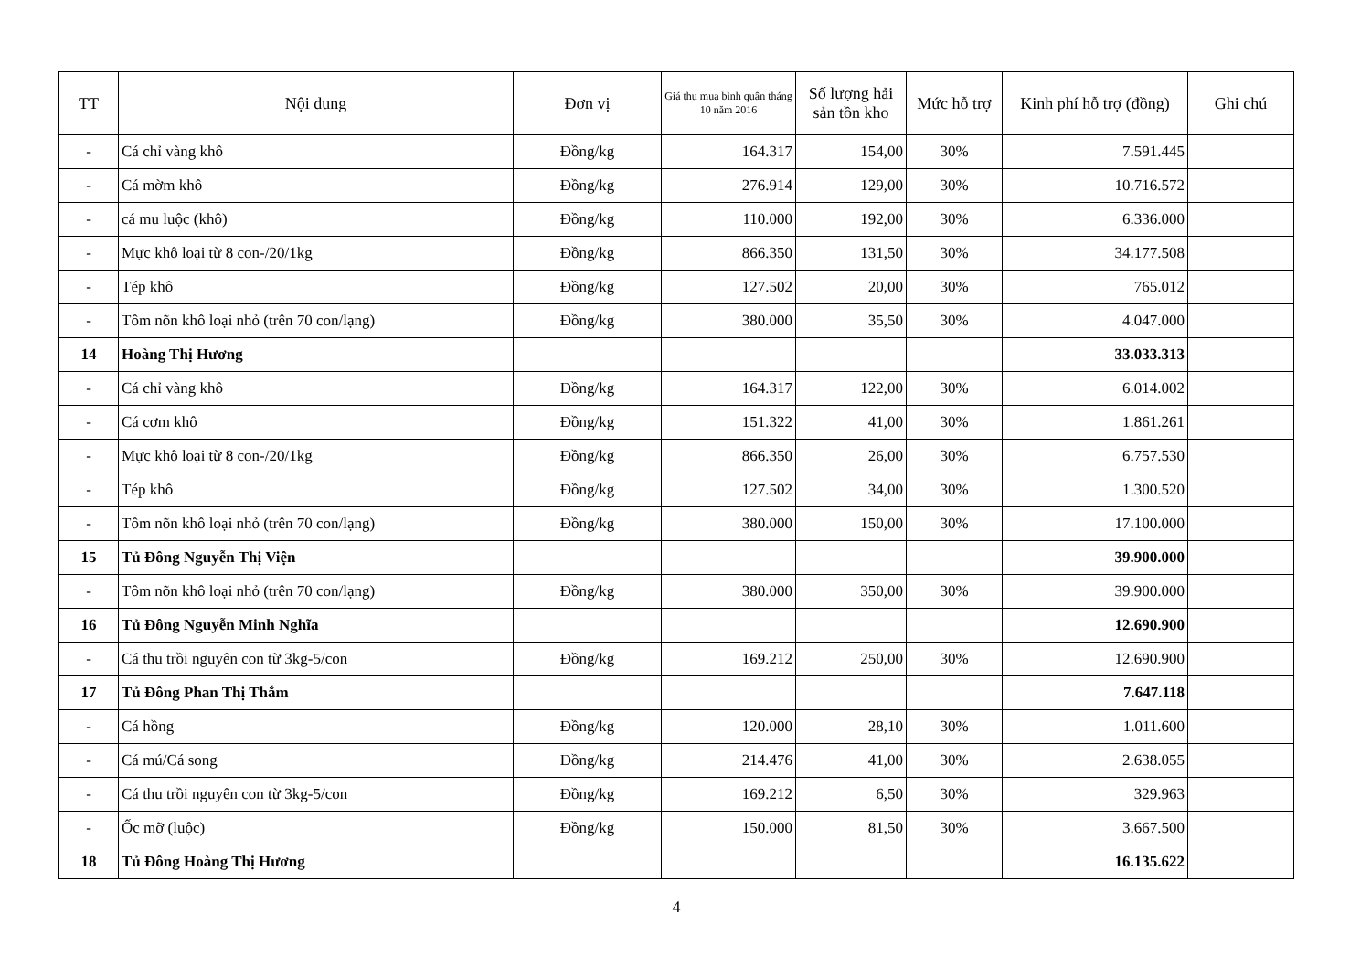| TT | Nội dung | Đơn vị | Giá thu mua bình quân tháng 10 năm 2016 | Số lượng hải sản tồn kho | Mức hỗ trợ | Kinh phí hỗ trợ (đồng) | Ghi chú |
| --- | --- | --- | --- | --- | --- | --- | --- |
| - | Cá chỉ vàng khô | Đồng/kg | 164.317 | 154,00 | 30% | 7.591.445 | |
| - | Cá mờm khô | Đồng/kg | 276.914 | 129,00 | 30% | 10.716.572 | |
| - | cá mu luộc (khô) | Đồng/kg | 110.000 | 192,00 | 30% | 6.336.000 | |
| - | Mực khô loại từ 8 con-/20/1kg | Đồng/kg | 866.350 | 131,50 | 30% | 34.177.508 | |
| - | Tép khô | Đồng/kg | 127.502 | 20,00 | 30% | 765.012 | |
| - | Tôm nõn khô loại nhỏ (trên 70 con/lạng) | Đồng/kg | 380.000 | 35,50 | 30% | 4.047.000 | |
| 14 | Hoàng Thị Hương | | | | | 33.033.313 | |
| - | Cá chỉ vàng khô | Đồng/kg | 164.317 | 122,00 | 30% | 6.014.002 | |
| - | Cá cơm khô | Đồng/kg | 151.322 | 41,00 | 30% | 1.861.261 | |
| - | Mực khô loại từ 8 con-/20/1kg | Đồng/kg | 866.350 | 26,00 | 30% | 6.757.530 | |
| - | Tép khô | Đồng/kg | 127.502 | 34,00 | 30% | 1.300.520 | |
| - | Tôm nõn khô loại nhỏ (trên 70 con/lạng) | Đồng/kg | 380.000 | 150,00 | 30% | 17.100.000 | |
| 15 | Tủ Đông Nguyễn Thị Viện | | | | | 39.900.000 | |
| - | Tôm nõn khô loại nhỏ (trên 70 con/lạng) | Đồng/kg | 380.000 | 350,00 | 30% | 39.900.000 | |
| 16 | Tủ Đông Nguyễn Minh Nghĩa | | | | | 12.690.900 | |
| - | Cá thu trồi nguyên con từ 3kg-5/con | Đồng/kg | 169.212 | 250,00 | 30% | 12.690.900 | |
| 17 | Tủ Đông Phan Thị Thắm | | | | | 7.647.118 | |
| - | Cá hồng | Đồng/kg | 120.000 | 28,10 | 30% | 1.011.600 | |
| - | Cá mú/Cá song | Đồng/kg | 214.476 | 41,00 | 30% | 2.638.055 | |
| - | Cá thu trồi nguyên con từ 3kg-5/con | Đồng/kg | 169.212 | 6,50 | 30% | 329.963 | |
| - | Ốc mỡ (luộc) | Đồng/kg | 150.000 | 81,50 | 30% | 3.667.500 | |
| 18 | Tủ Đông Hoàng Thị Hương | | | | | 16.135.622 | |
4